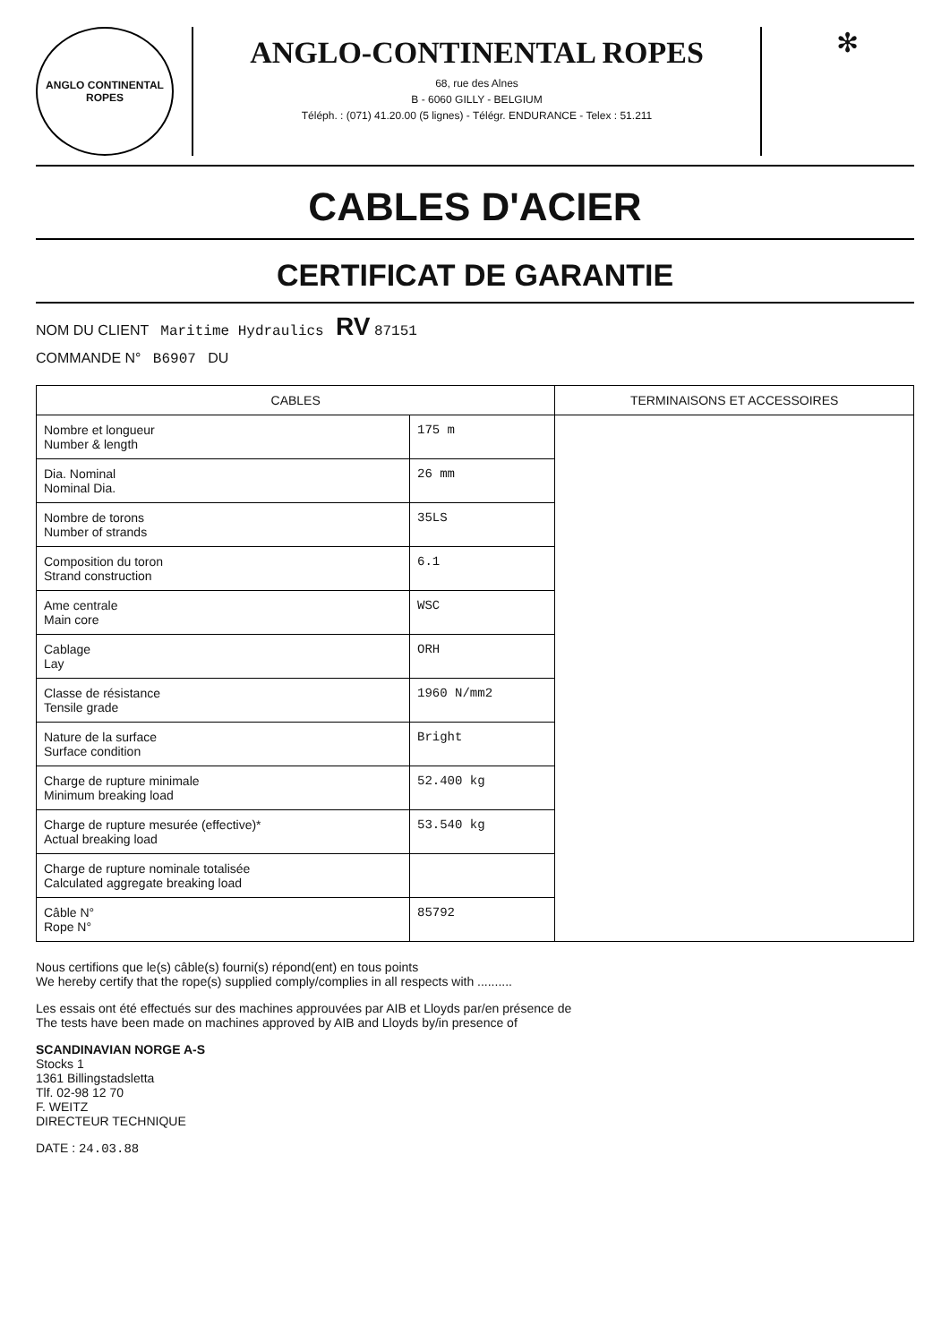ANGLO CONTINENTAL ROPES
ANGLO-CONTINENTAL ROPES
68, rue des Alnes
B - 6060 GILLY - BELGIUM
Téléph. : (071) 41.20.00 (5 lignes) - Télégr. ENDURANCE - Telex : 51.211
✻
CABLES D'ACIER
CERTIFICAT DE GARANTIE
NOM DU CLIENT Maritime Hydraulics RV 87151
COMMANDE N° B6907 DU
| CABLES | | TERMINAISONS ET ACCESSOIRES |
| --- | --- | --- |
| Nombre et longueur Number & length | 175 m | |
| Dia. Nominal Nominal Dia. | 26 mm | |
| Nombre de torons Number of strands | 35LS | |
| Composition du toron Strand construction | 6.1 | |
| Ame centrale Main core | WSC | |
| Cablage Lay | ORH | |
| Classe de résistance Tensile grade | 1960 N/mm2 | |
| Nature de la surface Surface condition | Bright | |
| Charge de rupture minimale Minimum breaking load | 52.400 kg | |
| Charge de rupture mesurée (effective)* Actual breaking load | 53.540 kg | |
| Charge de rupture nominale totalisée Calculated aggregate breaking load | | |
| Câble N° Rope N° | 85792 | |
Nous certifions que le(s) câble(s) fourni(s) répond(ent) en tous points
We hereby certify that the rope(s) supplied comply/complies in all respects with ..........
Les essais ont été effectués sur des machines approuvées par AIB et Lloyds par/en présence de
The tests have been made on machines approved by AIB and Lloyds by/in presence of
SCANDINAVIAN NORGE A-S
Stocks 1
1361 Billingstadsletta
Tlf. 02-98 12 70
F. WEITZ
DIRECTEUR TECHNIQUE
DATE : 24.03.88